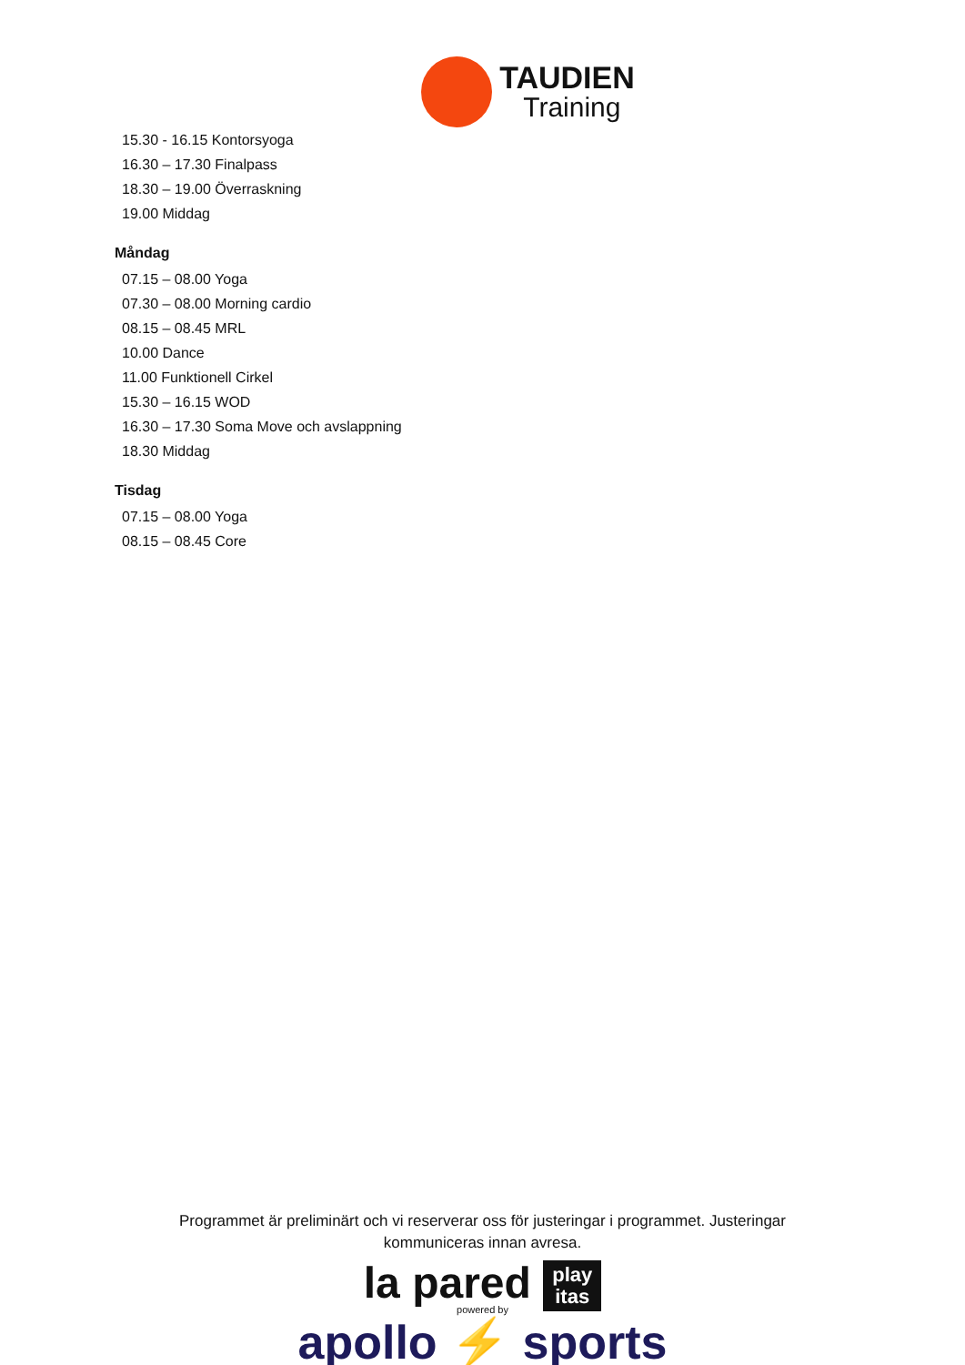TAUDIEN
Training
15.30 - 16.15 Kontorsyoga
16.30 – 17.30 Finalpass
18.30 – 19.00 Överraskning
19.00 Middag
Måndag
07.15 – 08.00 Yoga
07.30 – 08.00 Morning cardio
08.15 – 08.45 MRL
10.00 Dance
11.00 Funktionell Cirkel
15.30 – 16.15 WOD
16.30 – 17.30 Soma Move och avslappning
18.30 Middag
Tisdag
07.15 – 08.00 Yoga
08.15 – 08.45 Core
Programmet är preliminärt och vi reserverar oss för justeringar i programmet. Justeringar kommuniceras innan avresa.
la pared play
itas
powered by
apollo ⚡ sports